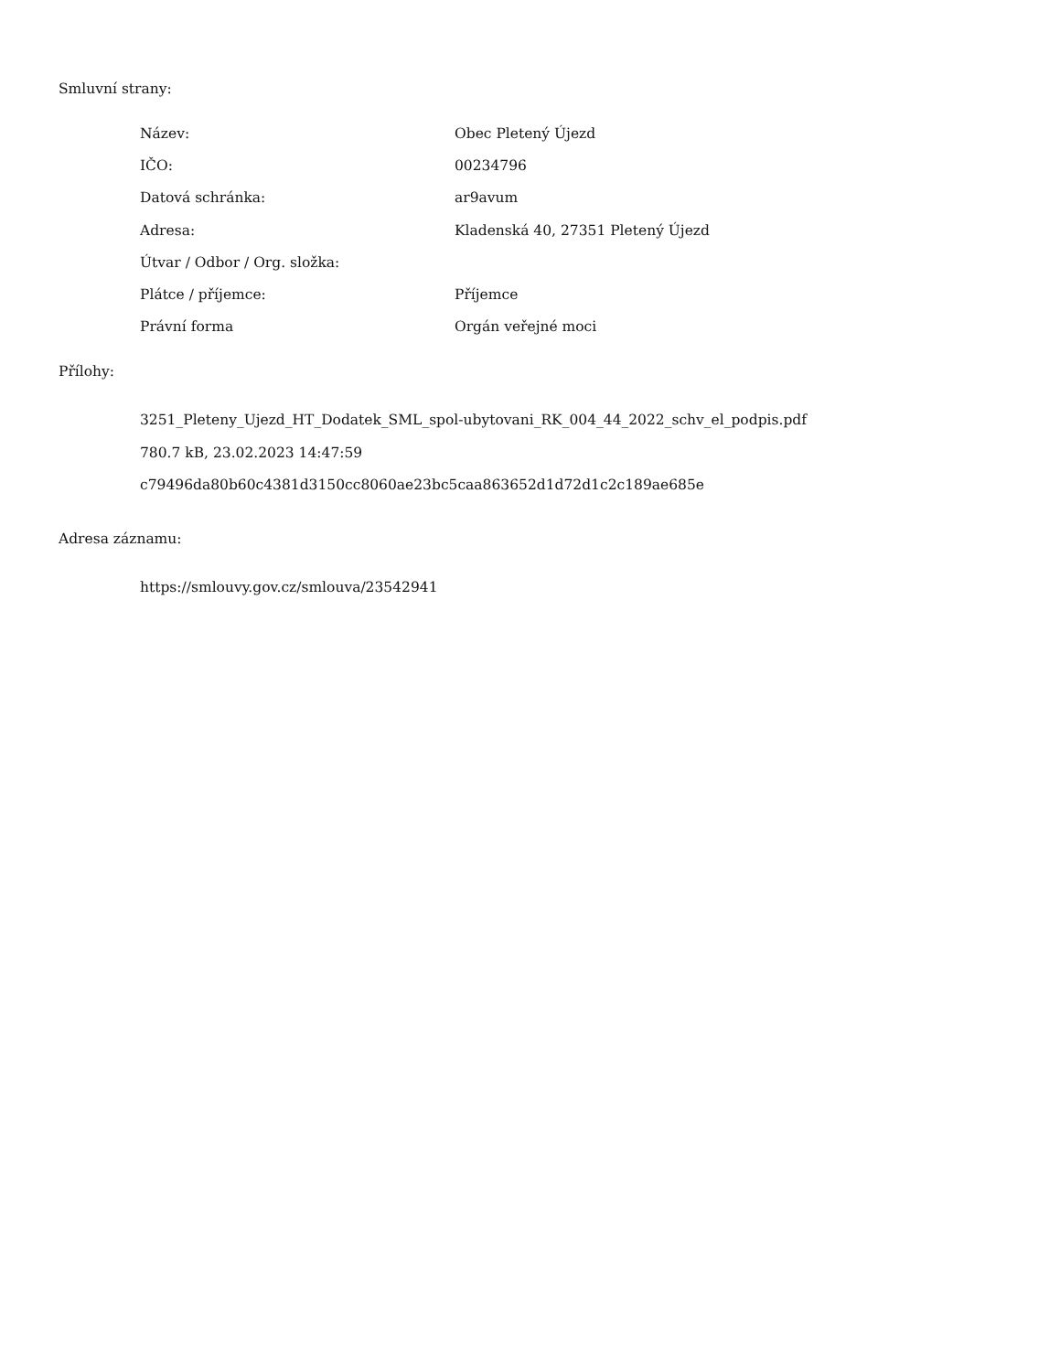Smluvní strany:
| Název: | Obec Pletený Újezd |
| IČO: | 00234796 |
| Datová schránka: | ar9avum |
| Adresa: | Kladenská 40, 27351 Pletený Újezd |
| Útvar / Odbor / Org. složka: | |
| Plátce / příjemce: | Příjemce |
| Právní forma | Orgán veřejné moci |
Přílohy:
3251_Pleteny_Ujezd_HT_Dodatek_SML_spol-ubytovani_RK_004_44_2022_schv_el_podpis.pdf
780.7 kB, 23.02.2023 14:47:59
c79496da80b60c4381d3150cc8060ae23bc5caa863652d1d72d1c2c189ae685e
Adresa záznamu:
https://smlouvy.gov.cz/smlouva/23542941